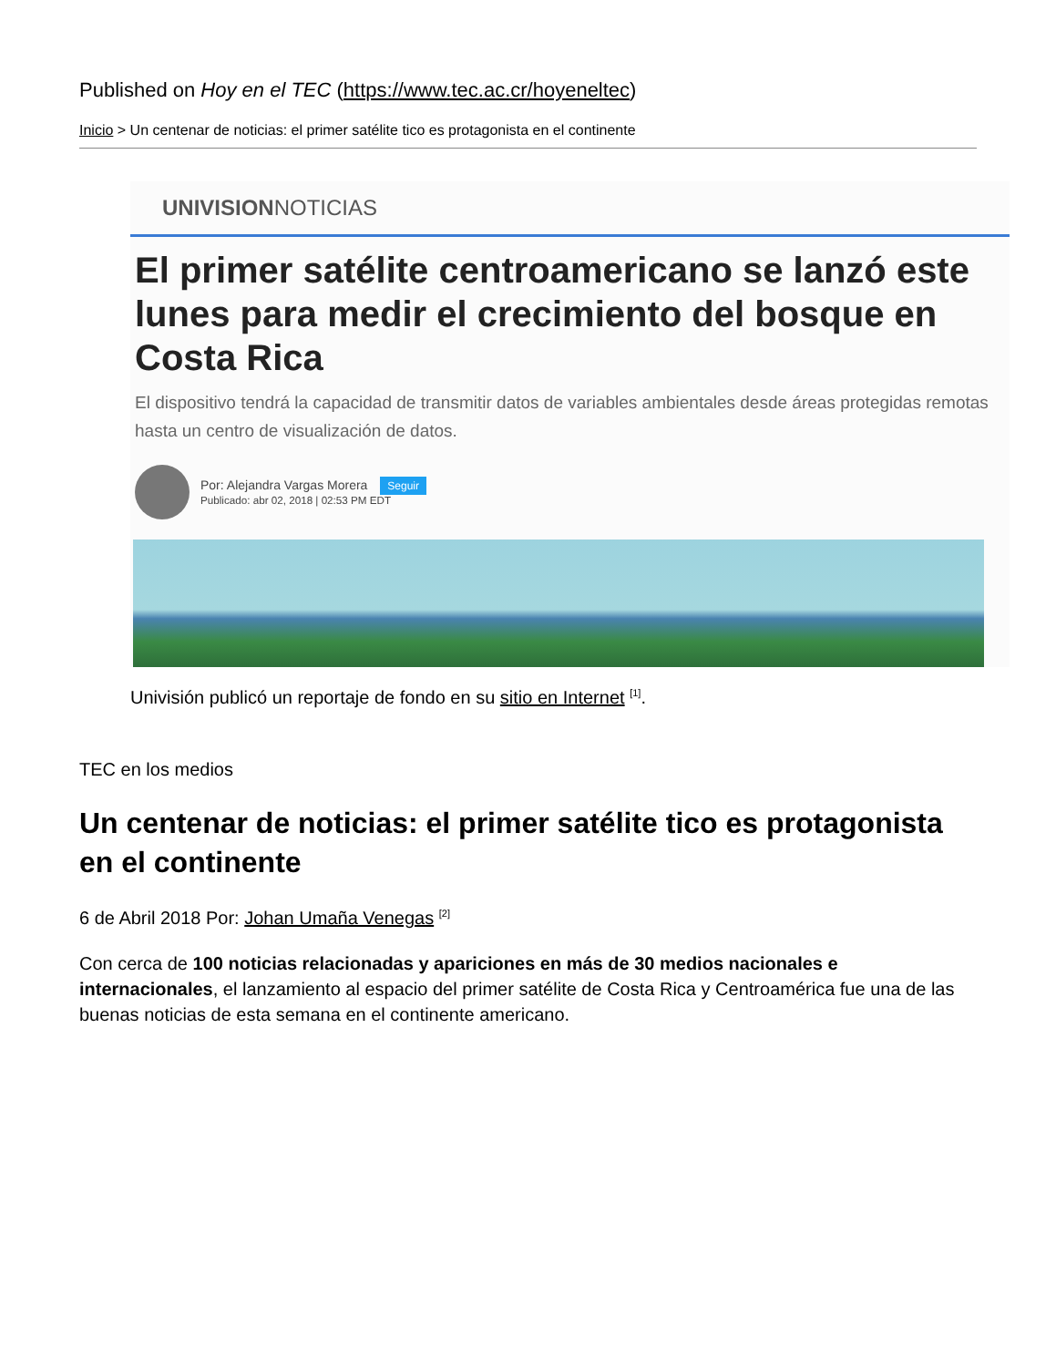Published on Hoy en el TEC (https://www.tec.ac.cr/hoyeneltec)
Inicio > Un centenar de noticias: el primer satélite tico es protagonista en el continente
UNIVISION NOTICIAS
El primer satélite centroamericano se lanzó este lunes para medir el crecimiento del bosque en Costa Rica
El dispositivo tendrá la capacidad de transmitir datos de variables ambientales desde áreas protegidas remotas hasta un centro de visualización de datos.
Por: Alejandra Vargas Morera Seguir
Publicado: abr 02, 2018 | 02:53 PM EDT
Univisión publicó un reportaje de fondo en su sitio en Internet <sup>[1]</sup>.
TEC en los medios
Un centenar de noticias: el primer satélite tico es protagonista en el continente
6 de Abril 2018 Por: Johan Umaña Venegas <sup>[2]</sup>
Con cerca de 100 noticias relacionadas y apariciones en más de 30 medios nacionales e internacionales, el lanzamiento al espacio del primer satélite de Costa Rica y Centroamérica fue una de las buenas noticias de esta semana en el continente americano.